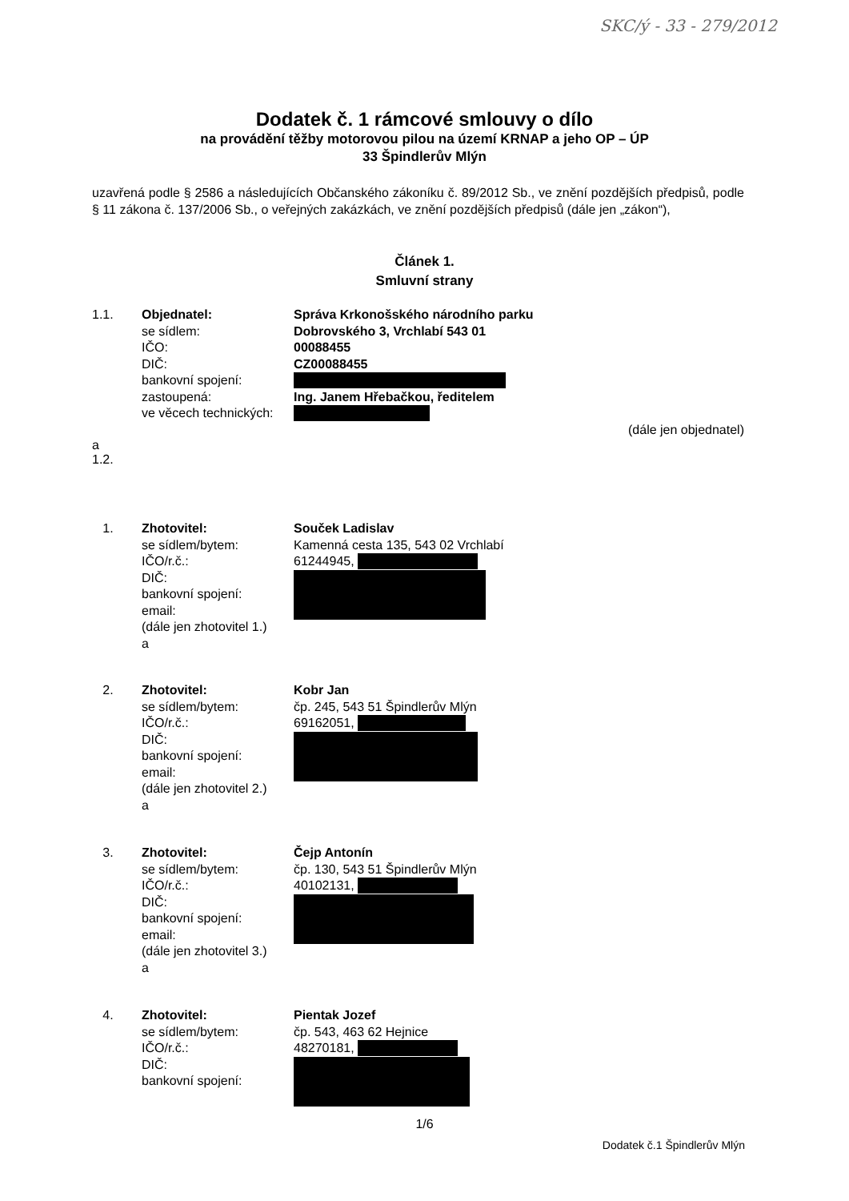SKC/ý - 33 - 279/2012
Dodatek č. 1 rámcové smlouvy o dílo
na provádění těžby motorovou pilou na území KRNAP a jeho OP – ÚP
33 Špindlerův Mlýn
uzavřená podle § 2586 a následujících Občanského zákoníku č. 89/2012 Sb., ve znění pozdějších předpisů, podle § 11 zákona č. 137/2006 Sb., o veřejných zakázkách, ve znění pozdějších předpisů (dále jen „zákon“),
Článek 1.
Smluvní strany
1.1. Objednatel: Správa Krkonošského národního parku
se sídlem: Dobrovského 3, Vrchlabí 543 01
IČO: 00088455
DIČ: CZ00088455
bankovní spojení:
zastoupená: Ing. Janem Hřebačkou, ředitelem
ve věcech technických:
(dále jen objednatel)
a
1.2.
1. Zhotovitel: Souček Ladislav
se sídlem/bytem: Kamenná cesta 135, 543 02 Vrchlabí
IČO/r.č.: 61244945,
DIČ:
bankovní spojení:
email:
(dále jen zhotovitel 1.)
a
2. Zhotovitel: Kobr Jan
se sídlem/bytem: čp. 245, 543 51 Špindlerův Mlýn
IČO/r.č.: 69162051,
DIČ:
bankovní spojení:
email:
(dále jen zhotovitel 2.)
a
3. Zhotovitel: Čejp Antonín
se sídlem/bytem: čp. 130, 543 51 Špindlerův Mlýn
IČO/r.č.: 40102131,
DIČ:
bankovní spojení:
email:
(dále jen zhotovitel 3.)
a
4. Zhotovitel: Pientak Jozef
se sídlem/bytem: čp. 543, 463 62 Hejnice
IČO/r.č.: 48270181,
DIČ:
bankovní spojení:
1/6
Dodatek č.1 Špindlerův Mlýn